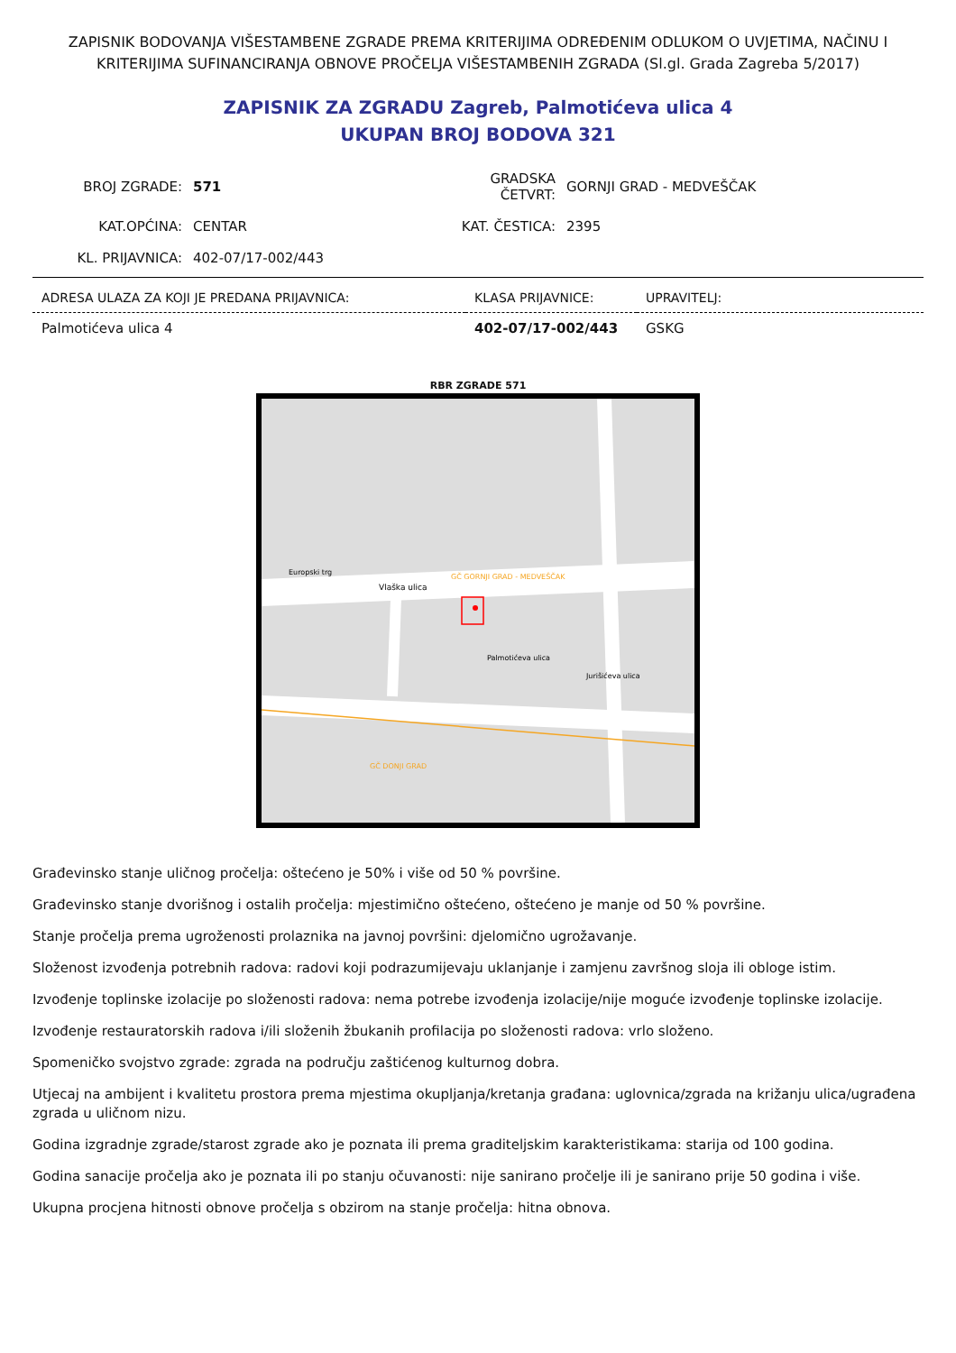ZAPISNIK BODOVANJA VIŠESTAMBENE ZGRADE PREMA KRITERIJIMA ODREĐENIM ODLUKOM O UVJETIMA, NAČINU I KRITERIJIMA SUFINANCIRANJA OBNOVE PROČELJA VIŠESTAMBENIH ZGRADA (Sl.gl. Grada Zagreba 5/2017)
ZAPISNIK ZA ZGRADU Zagreb, Palmotićeva ulica 4
UKUPAN BROJ BODOVA 321
| BROJ ZGRADE: | 571 | GRADSKA ČETVRT: | GORNJI GRAD - MEDVEŠČAK |
| KAT.OPĆINA: | CENTAR | KAT. ČESTICA: | 2395 |
| KL. PRIJAVNICA: | 402-07/17-002/443 | | |
| ADRESA ULAZA ZA KOJI JE PREDANA PRIJAVNICA: | KLASA PRIJAVNICE: | UPRAVITELJ: |
| --- | --- | --- |
| Palmotićeva ulica 4 | 402-07/17-002/443 | GSKG |
RBR ZGRADE 571
Vlaška ulica
Europski trg
Jurišićeva ulica
Palmotićeva ulica
GČ GORNJI GRAD - MEDVEŠČAK
GČ DONJI GRAD
Građevinsko stanje uličnog pročelja: oštećeno je 50% i više od 50 % površine.
Građevinsko stanje dvorišnog i ostalih pročelja: mjestimično oštećeno, oštećeno je manje od 50 % površine.
Stanje pročelja prema ugroženosti prolaznika na javnoj površini: djelomično ugrožavanje.
Složenost izvođenja potrebnih radova: radovi koji podrazumijevaju uklanjanje i zamjenu završnog sloja ili obloge istim.
Izvođenje toplinske izolacije po složenosti radova: nema potrebe izvođenja izolacije/nije moguće izvođenje toplinske izolacije.
Izvođenje restauratorskih radova i/ili složenih žbukanih profilacija po složenosti radova: vrlo složeno.
Spomeničko svojstvo zgrade: zgrada na području zaštićenog kulturnog dobra.
Utjecaj na ambijent i kvalitetu prostora prema mjestima okupljanja/kretanja građana: uglovnica/zgrada na križanju ulica/ugrađena zgrada u uličnom nizu.
Godina izgradnje zgrade/starost zgrade ako je poznata ili prema graditeljskim karakteristikama: starija od 100 godina.
Godina sanacije pročelja ako je poznata ili po stanju očuvanosti: nije sanirano pročelje ili je sanirano prije 50 godina i više.
Ukupna procjena hitnosti obnove pročelja s obzirom na stanje pročelja: hitna obnova.